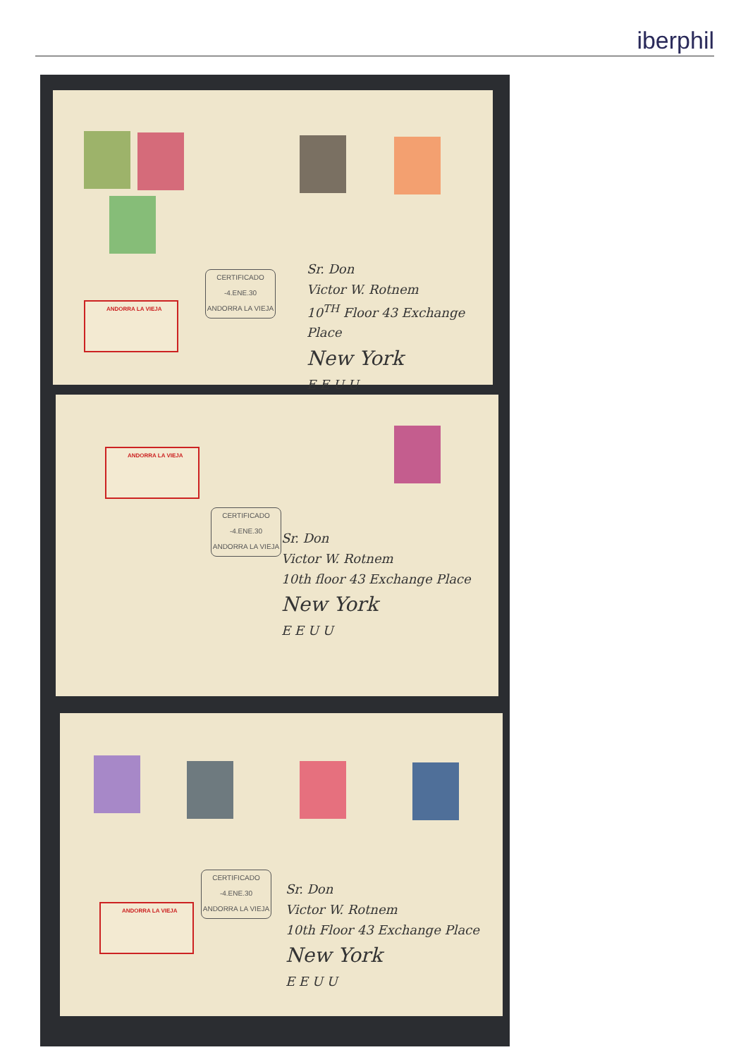iberphil
CERTIFICADO
-4.ENE.30
ANDORRA LA VIEJA
ANDORRA LA VIEJA
Sr. Don
Victor W. Rotnem
10<sup>TH</sup> Floor 43 Exchange Place
New York
E E U U
ANDORRA LA VIEJA
CERTIFICADO
-4.ENE.30
ANDORRA LA VIEJA
Sr. Don
Victor W. Rotnem
10th floor 43 Exchange Place
New York
E E U U
CERTIFICADO
-4.ENE.30
ANDORRA LA VIEJA
ANDORRA LA VIEJA
Sr. Don
Victor W. Rotnem
10th Floor 43 Exchange Place
New York
E E U U